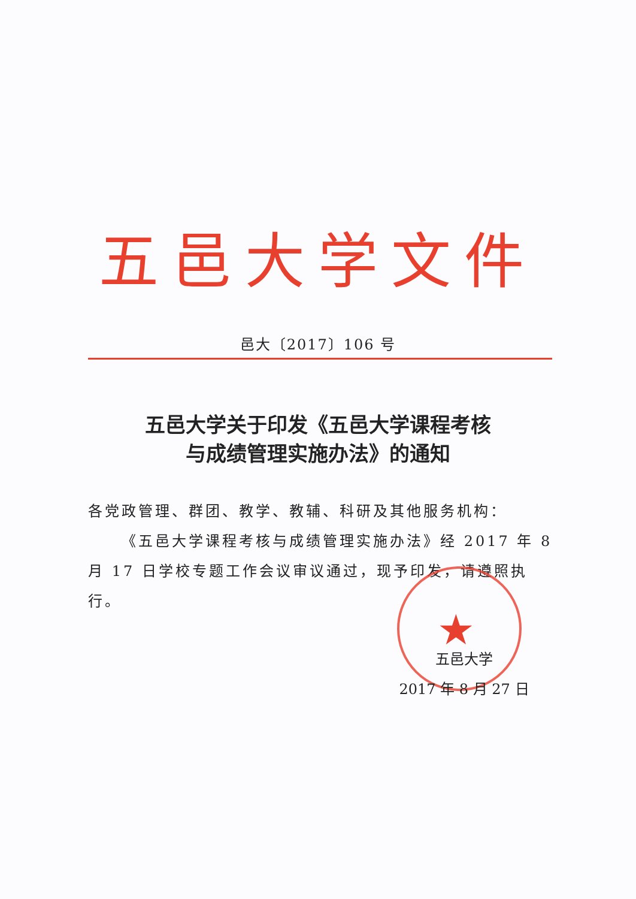五邑大学文件
邑大〔2017〕106 号
五邑大学关于印发《五邑大学课程考核
与成绩管理实施办法》的通知
各党政管理、群团、教学、教辅、科研及其他服务机构：
  《五邑大学课程考核与成绩管理实施办法》经 2017 年 8 月 17 日学校专题工作会议审议通过，现予印发，请遵照执行。
★
五邑大学
2017 年 8 月 27 日